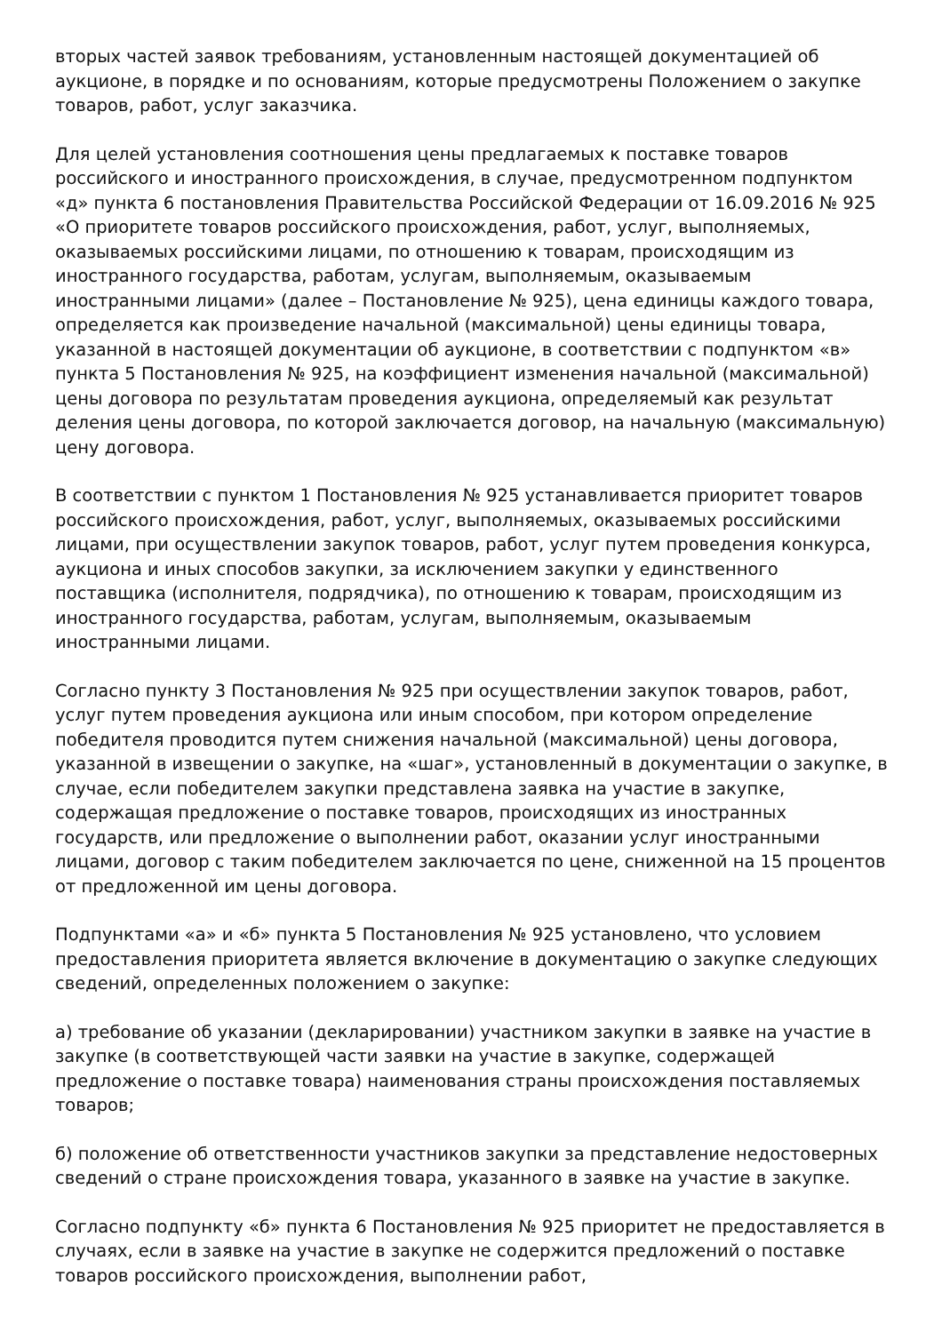вторых частей заявок требованиям, установленным настоящей документацией об аукционе, в порядке и по основаниям, которые предусмотрены Положением о закупке товаров, работ, услуг заказчика.
Для целей установления соотношения цены предлагаемых к поставке товаров российского и иностранного происхождения, в случае, предусмотренном подпунктом «д» пункта 6 постановления Правительства Российской Федерации от 16.09.2016 № 925 «О приоритете товаров российского происхождения, работ, услуг, выполняемых, оказываемых российскими лицами, по отношению к товарам, происходящим из иностранного государства, работам, услугам, выполняемым, оказываемым иностранными лицами» (далее – Постановление № 925), цена единицы каждого товара, определяется как произведение начальной (максимальной) цены единицы товара, указанной в настоящей документации об аукционе, в соответствии с подпунктом «в» пункта 5 Постановления № 925, на коэффициент изменения начальной (максимальной) цены договора по результатам проведения аукциона, определяемый как результат деления цены договора, по которой заключается договор, на начальную (максимальную) цену договора.
В соответствии с пунктом 1 Постановления № 925 устанавливается приоритет товаров российского происхождения, работ, услуг, выполняемых, оказываемых российскими лицами, при осуществлении закупок товаров, работ, услуг путем проведения конкурса, аукциона и иных способов закупки, за исключением закупки у единственного поставщика (исполнителя, подрядчика), по отношению к товарам, происходящим из иностранного государства, работам, услугам, выполняемым, оказываемым иностранными лицами.
Согласно пункту 3 Постановления № 925 при осуществлении закупок товаров, работ, услуг путем проведения аукциона или иным способом, при котором определение победителя проводится путем снижения начальной (максимальной) цены договора, указанной в извещении о закупке, на «шаг», установленный в документации о закупке, в случае, если победителем закупки представлена заявка на участие в закупке, содержащая предложение о поставке товаров, происходящих из иностранных государств, или предложение о выполнении работ, оказании услуг иностранными лицами, договор с таким победителем заключается по цене, сниженной на 15 процентов от предложенной им цены договора.
Подпунктами «а» и «б» пункта 5 Постановления № 925 установлено, что условием предоставления приоритета является включение в документацию о закупке следующих сведений, определенных положением о закупке:
а) требование об указании (декларировании) участником закупки в заявке на участие в закупке (в соответствующей части заявки на участие в закупке, содержащей предложение о поставке товара) наименования страны происхождения поставляемых товаров;
б) положение об ответственности участников закупки за представление недостоверных сведений о стране происхождения товара, указанного в заявке на участие в закупке.
Согласно подпункту «б» пункта 6 Постановления № 925 приоритет не предоставляется в случаях, если в заявке на участие в закупке не содержится предложений о поставке товаров российского происхождения, выполнении работ,